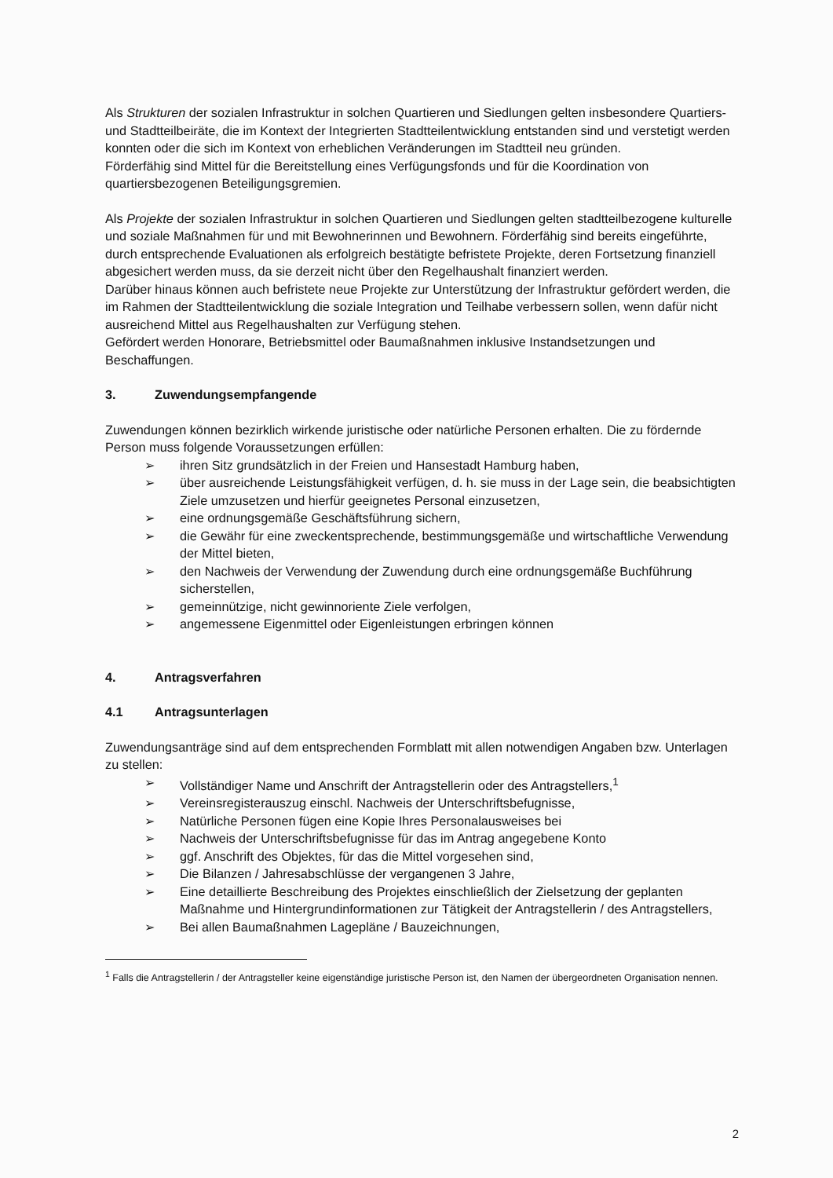Als Strukturen der sozialen Infrastruktur in solchen Quartieren und Siedlungen gelten insbesondere Quartiers- und Stadtteilbeiräte, die im Kontext der Integrierten Stadtteilentwicklung entstanden sind und verstetigt werden konnten oder die sich im Kontext von erheblichen Veränderungen im Stadtteil neu gründen.
Förderfähig sind Mittel für die Bereitstellung eines Verfügungsfonds und für die Koordination von quartiersbezogenen Beteiligungsgremien.
Als Projekte der sozialen Infrastruktur in solchen Quartieren und Siedlungen gelten stadtteilbezogene kulturelle und soziale Maßnahmen für und mit Bewohnerinnen und Bewohnern. Förderfähig sind bereits eingeführte, durch entsprechende Evaluationen als erfolgreich bestätigte befristete Projekte, deren Fortsetzung finanziell abgesichert werden muss, da sie derzeit nicht über den Regelhaushalt finanziert werden.
Darüber hinaus können auch befristete neue Projekte zur Unterstützung der Infrastruktur gefördert werden, die im Rahmen der Stadtteilentwicklung die soziale Integration und Teilhabe verbessern sollen, wenn dafür nicht ausreichend Mittel aus Regelhaushalten zur Verfügung stehen.
Gefördert werden Honorare, Betriebsmittel oder Baumaßnahmen inklusive Instandsetzungen und Beschaffungen.
3. Zuwendungsempfangende
Zuwendungen können bezirklich wirkende juristische oder natürliche Personen erhalten. Die zu fördernde Person muss folgende Voraussetzungen erfüllen:
➢ ihren Sitz grundsätzlich in der Freien und Hansestadt Hamburg haben,
➢ über ausreichende Leistungsfähigkeit verfügen, d. h. sie muss in der Lage sein, die beabsichtigten Ziele umzusetzen und hierfür geeignetes Personal einzusetzen,
➢ eine ordnungsgemäße Geschäftsführung sichern,
➢ die Gewähr für eine zweckentsprechende, bestimmungsgemäße und wirtschaftliche Verwendung der Mittel bieten,
➢ den Nachweis der Verwendung der Zuwendung durch eine ordnungsgemäße Buchführung sicherstellen,
➢ gemeinnützige, nicht gewinnorientе Ziele verfolgen,
➢ angemessene Eigenmittel oder Eigenleistungen erbringen können
4. Antragsverfahren
4.1 Antragsunterlagen
Zuwendungsanträge sind auf dem entsprechenden Formblatt mit allen notwendigen Angaben bzw. Unterlagen zu stellen:
➢ Vollständiger Name und Anschrift der Antragstellerin oder des Antragstellers,<sup>1</sup>
➢ Vereinsregisterauszug einschl. Nachweis der Unterschriftsbefugnisse,
➢ Natürliche Personen fügen eine Kopie Ihres Personalausweises bei
➢ Nachweis der Unterschriftsbefugnisse für das im Antrag angegebene Konto
➢ ggf. Anschrift des Objektes, für das die Mittel vorgesehen sind,
➢ Die Bilanzen / Jahresabschlüsse der vergangenen 3 Jahre,
➢ Eine detaillierte Beschreibung des Projektes einschließlich der Zielsetzung der geplanten Maßnahme und Hintergrundinformationen zur Tätigkeit der Antragstellerin / des Antragstellers,
➢ Bei allen Baumaßnahmen Lagepläne / Bauzeichnungen,
<sup>1</sup> Falls die Antragstellerin / der Antragsteller keine eigenständige juristische Person ist, den Namen der übergeordneten Organisation nennen.
2